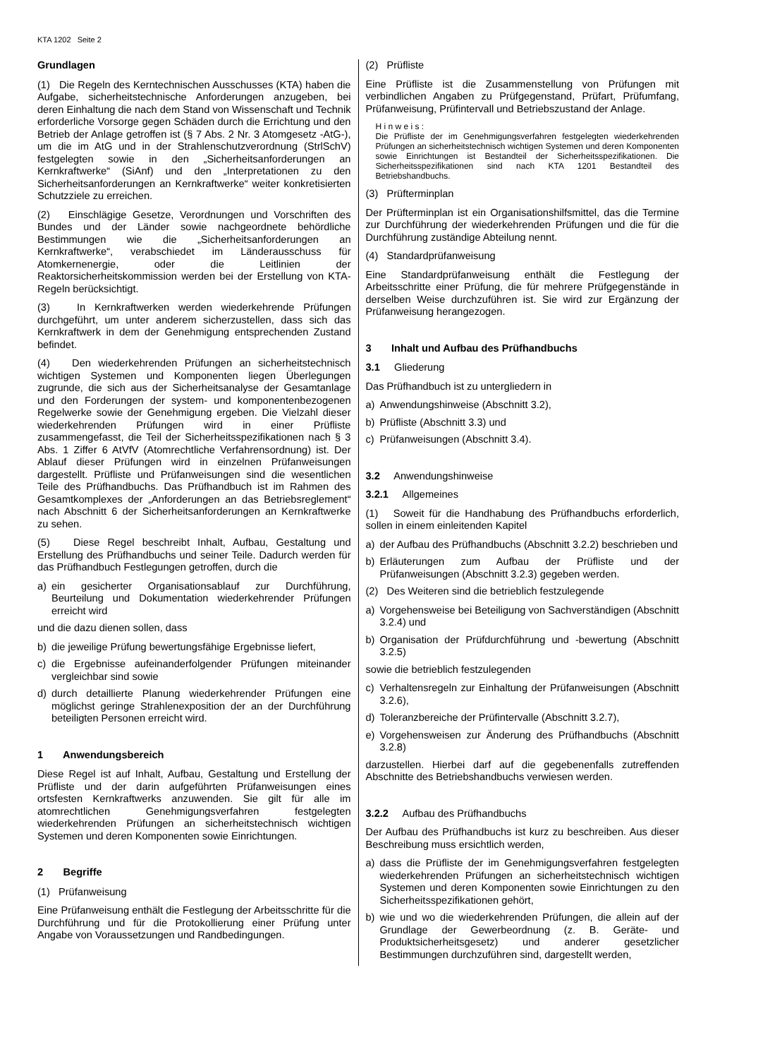KTA 1202 Seite 2
Grundlagen
(1) Die Regeln des Kerntechnischen Ausschusses (KTA) haben die Aufgabe, sicherheitstechnische Anforderungen anzugeben, bei deren Einhaltung die nach dem Stand von Wissenschaft und Technik erforderliche Vorsorge gegen Schäden durch die Errichtung und den Betrieb der Anlage getroffen ist (§ 7 Abs. 2 Nr. 3 Atomgesetz -AtG-), um die im AtG und in der Strahlenschutzverordnung (StrlSchV) festgelegten sowie in den „Sicherheitsanforderungen an Kernkraftwerke“ (SiAnf) und den „Interpretationen zu den Sicherheitsanforderungen an Kernkraftwerke“ weiter konkretisierten Schutzziele zu erreichen.
(2) Einschlägige Gesetze, Verordnungen und Vorschriften des Bundes und der Länder sowie nachgeordnete behördliche Bestimmungen wie die „Sicherheitsanforderungen an Kernkraftwerke“, verabschiedet im Länderausschuss für Atomkernenergie, oder die Leitlinien der Reaktorsicherheitskommission werden bei der Erstellung von KTA-Regeln berücksichtigt.
(3) In Kernkraftwerken werden wiederkehrende Prüfungen durchgeführt, um unter anderem sicherzustellen, dass sich das Kernkraftwerk in dem der Genehmigung entsprechenden Zustand befindet.
(4) Den wiederkehrenden Prüfungen an sicherheitstechnisch wichtigen Systemen und Komponenten liegen Überlegungen zugrunde, die sich aus der Sicherheitsanalyse der Gesamtanlage und den Forderungen der system- und komponentenbezogenen Regelwerke sowie der Genehmigung ergeben. Die Vielzahl dieser wiederkehrenden Prüfungen wird in einer Prüfliste zusammengefasst, die Teil der Sicherheitsspezifikationen nach § 3 Abs. 1 Ziffer 6 AtVfV (Atomrechtliche Verfahrensordnung) ist. Der Ablauf dieser Prüfungen wird in einzelnen Prüfanweisungen dargestellt. Prüfliste und Prüfanweisungen sind die wesentlichen Teile des Prüfhandbuchs. Das Prüfhandbuch ist im Rahmen des Gesamtkomplexes der „Anforderungen an das Betriebsreglement“ nach Abschnitt 6 der Sicherheitsanforderungen an Kernkraftwerke zu sehen.
(5) Diese Regel beschreibt Inhalt, Aufbau, Gestaltung und Erstellung des Prüfhandbuchs und seiner Teile. Dadurch werden für das Prüfhandbuch Festlegungen getroffen, durch die
a) ein gesicherter Organisationsablauf zur Durchführung, Beurteilung und Dokumentation wiederkehrender Prüfungen erreicht wird
und die dazu dienen sollen, dass
b) die jeweilige Prüfung bewertungsfähige Ergebnisse liefert,
c) die Ergebnisse aufeinanderfolgender Prüfungen miteinander vergleichbar sind sowie
d) durch detaillierte Planung wiederkehrender Prüfungen eine möglichst geringe Strahlenexposition der an der Durchführung beteiligten Personen erreicht wird.
1 Anwendungsbereich
Diese Regel ist auf Inhalt, Aufbau, Gestaltung und Erstellung der Prüfliste und der darin aufgeführten Prüfanweisungen eines ortsfesten Kernkraftwerks anzuwenden. Sie gilt für alle im atomrechtlichen Genehmigungsverfahren festgelegten wiederkehrenden Prüfungen an sicherheitstechnisch wichtigen Systemen und deren Komponenten sowie Einrichtungen.
2 Begriffe
(1) Prüfanweisung
Eine Prüfanweisung enthält die Festlegung der Arbeitsschritte für die Durchführung und für die Protokollierung einer Prüfung unter Angabe von Voraussetzungen und Randbedingungen.
(2) Prüfliste
Eine Prüfliste ist die Zusammenstellung von Prüfungen mit verbindlichen Angaben zu Prüfgegenstand, Prüfart, Prüfumfang, Prüfanweisung, Prüfintervall und Betriebszustand der Anlage.
H i n w e i s :
Die Prüfliste der im Genehmigungsverfahren festgelegten wiederkehrenden Prüfungen an sicherheitstechnisch wichtigen Systemen und deren Komponenten sowie Einrichtungen ist Bestandteil der Sicherheitsspezifikationen. Die Sicherheitsspezifikationen sind nach KTA 1201 Bestandteil des Betriebshandbuchs.
(3) Prüfterminplan
Der Prüfterminplan ist ein Organisationshilfsmittel, das die Termine zur Durchführung der wiederkehrenden Prüfungen und die für die Durchführung zuständige Abteilung nennt.
(4) Standardprüfanweisung
Eine Standardprüfanweisung enthält die Festlegung der Arbeitsschritte einer Prüfung, die für mehrere Prüfgegenstände in derselben Weise durchzuführen ist. Sie wird zur Ergänzung der Prüfanweisung herangezogen.
3 Inhalt und Aufbau des Prüfhandbuchs
3.1 Gliederung
Das Prüfhandbuch ist zu untergliedern in
a) Anwendungshinweise (Abschnitt 3.2),
b) Prüfliste (Abschnitt 3.3) und
c) Prüfanweisungen (Abschnitt 3.4).
3.2 Anwendungshinweise
3.2.1 Allgemeines
(1) Soweit für die Handhabung des Prüfhandbuchs erforderlich, sollen in einem einleitenden Kapitel
a) der Aufbau des Prüfhandbuchs (Abschnitt 3.2.2) beschrieben und
b) Erläuterungen zum Aufbau der Prüfliste und der Prüfanweisungen (Abschnitt 3.2.3) gegeben werden.
(2) Des Weiteren sind die betrieblich festzulegende
a) Vorgehensweise bei Beteiligung von Sachverständigen (Abschnitt 3.2.4) und
b) Organisation der Prüfdurchführung und -bewertung (Abschnitt 3.2.5)
sowie die betrieblich festzulegenden
c) Verhaltensregeln zur Einhaltung der Prüfanweisungen (Abschnitt 3.2.6),
d) Toleranzbereiche der Prüfintervalle (Abschnitt 3.2.7),
e) Vorgehensweisen zur Änderung des Prüfhandbuchs (Abschnitt 3.2.8)
darzustellen. Hierbei darf auf die gegebenenfalls zutreffenden Abschnitte des Betriebshandbuchs verwiesen werden.
3.2.2 Aufbau des Prüfhandbuchs
Der Aufbau des Prüfhandbuchs ist kurz zu beschreiben. Aus dieser Beschreibung muss ersichtlich werden,
a) dass die Prüfliste der im Genehmigungsverfahren festgelegten wiederkehrenden Prüfungen an sicherheitstechnisch wichtigen Systemen und deren Komponenten sowie Einrichtungen zu den Sicherheitsspezifikationen gehört,
b) wie und wo die wiederkehrenden Prüfungen, die allein auf der Grundlage der Gewerbeordnung (z. B. Geräte- und Produktsicherheitsgesetz) und anderer gesetzlicher Bestimmungen durchzuführen sind, dargestellt werden,